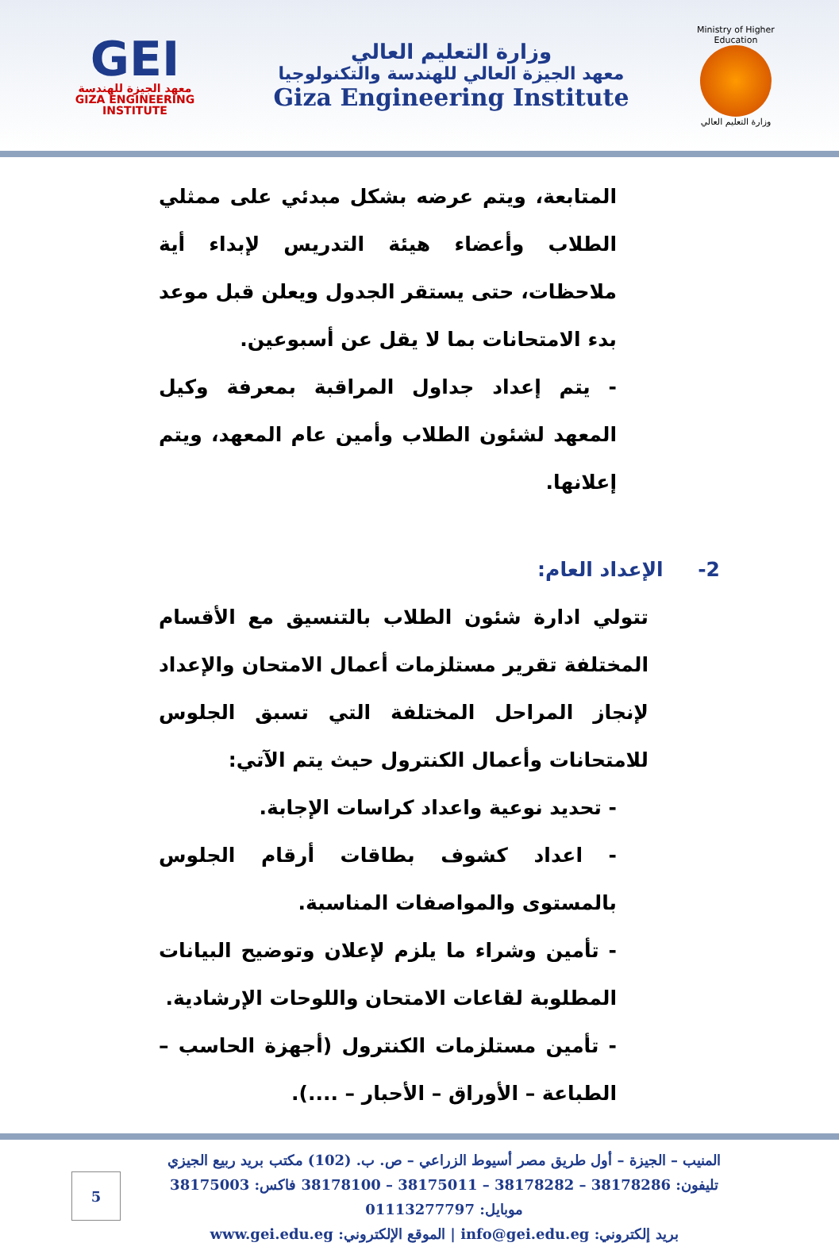GEI
معهد الجيزة للهندسة
GIZA ENGINEERING INSTITUTE
وزارة التعليم العالي
معهد الجيزة العالي للهندسة والتكنولوجيا
Giza Engineering Institute
Ministry of Higher Education
وزارة التعليم العالي
المتابعة، ويتم عرضه بشكل مبدئي على ممثلي الطلاب وأعضاء هيئة التدريس لإبداء أية ملاحظات، حتى يستقر الجدول ويعلن قبل موعد بدء الامتحانات بما لا يقل عن أسبوعين.
- يتم إعداد جداول المراقبة بمعرفة وكيل المعهد لشئون الطلاب وأمين عام المعهد، ويتم إعلانها.
2- الإعداد العام:
تتولي ادارة شئون الطلاب بالتنسيق مع الأقسام المختلفة تقرير مستلزمات أعمال الامتحان والإعداد لإنجاز المراحل المختلفة التي تسبق الجلوس للامتحانات وأعمال الكنترول حيث يتم الآتي:
- تحديد نوعية واعداد كراسات الإجابة.
- اعداد كشوف بطاقات أرقام الجلوس بالمستوى والمواصفات المناسبة.
- تأمين وشراء ما يلزم لإعلان وتوضيح البيانات المطلوبة لقاعات الامتحان واللوحات الإرشادية.
- تأمين مستلزمات الكنترول (أجهزة الحاسب – الطباعة – الأوراق – الأحبار – ....).
المنيب – الجيزة – أول طريق مصر أسيوط الزراعي – ص. ب. (102) مكتب بريد ربيع الجيزي
تليفون: 38178286 – 38178282 – 38175011 – 38178100 فاكس: 38175003
موبايل: 01113277797
بريد إلكتروني: info@gei.edu.eg | الموقع الإلكتروني: www.gei.edu.eg
5